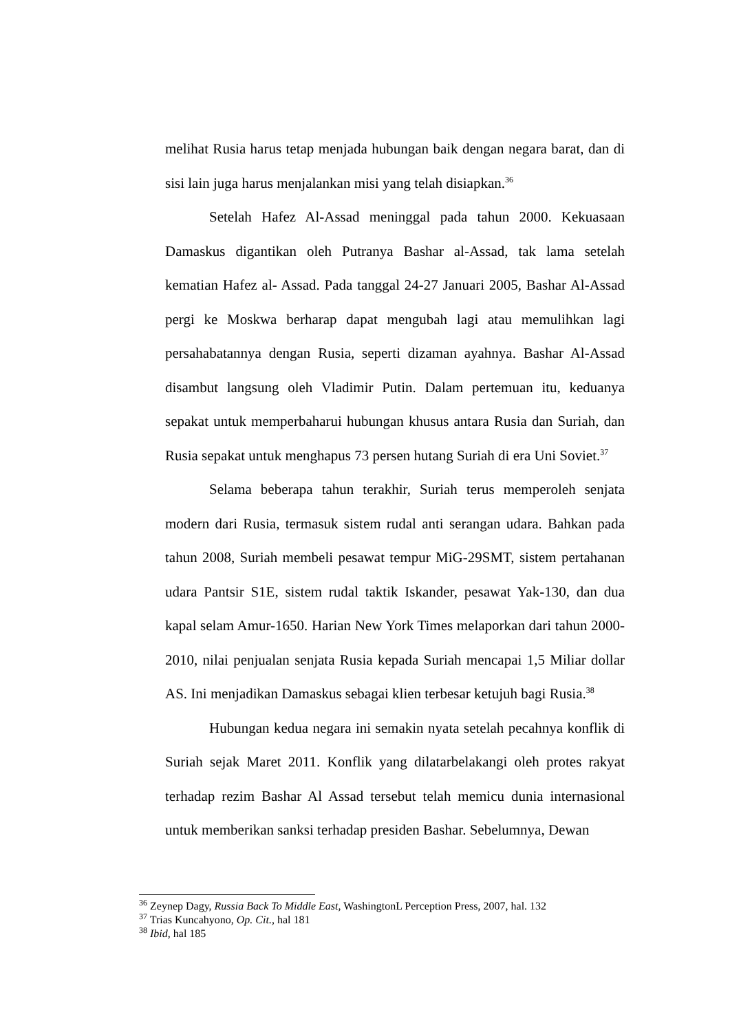melihat Rusia harus tetap menjada hubungan baik dengan negara barat, dan di sisi lain juga harus menjalankan misi yang telah disiapkan.<sup>36</sup>
Setelah Hafez Al-Assad meninggal pada tahun 2000. Kekuasaan Damaskus digantikan oleh Putranya Bashar al-Assad, tak lama setelah kematian Hafez al- Assad. Pada tanggal 24-27 Januari 2005, Bashar Al-Assad pergi ke Moskwa berharap dapat mengubah lagi atau memulihkan lagi persahabatannya dengan Rusia, seperti dizaman ayahnya. Bashar Al-Assad disambut langsung oleh Vladimir Putin. Dalam pertemuan itu, keduanya sepakat untuk memperbaharui hubungan khusus antara Rusia dan Suriah, dan Rusia sepakat untuk menghapus 73 persen hutang Suriah di era Uni Soviet.<sup>37</sup>
Selama beberapa tahun terakhir, Suriah terus memperoleh senjata modern dari Rusia, termasuk sistem rudal anti serangan udara. Bahkan pada tahun 2008, Suriah membeli pesawat tempur MiG-29SMT, sistem pertahanan udara Pantsir S1E, sistem rudal taktik Iskander, pesawat Yak-130, dan dua kapal selam Amur-1650. Harian New York Times melaporkan dari tahun 2000-2010, nilai penjualan senjata Rusia kepada Suriah mencapai 1,5 Miliar dollar AS. Ini menjadikan Damaskus sebagai klien terbesar ketujuh bagi Rusia.<sup>38</sup>
Hubungan kedua negara ini semakin nyata setelah pecahnya konflik di Suriah sejak Maret 2011. Konflik yang dilatarbelakangi oleh protes rakyat terhadap rezim Bashar Al Assad tersebut telah memicu dunia internasional untuk memberikan sanksi terhadap presiden Bashar. Sebelumnya, Dewan
<sup>36</sup> Zeynep Dagy, Russia Back To Middle East, WashingtonL Perception Press, 2007, hal. 132
<sup>37</sup> Trias Kuncahyono, Op. Cit., hal 181
<sup>38</sup> Ibid, hal 185